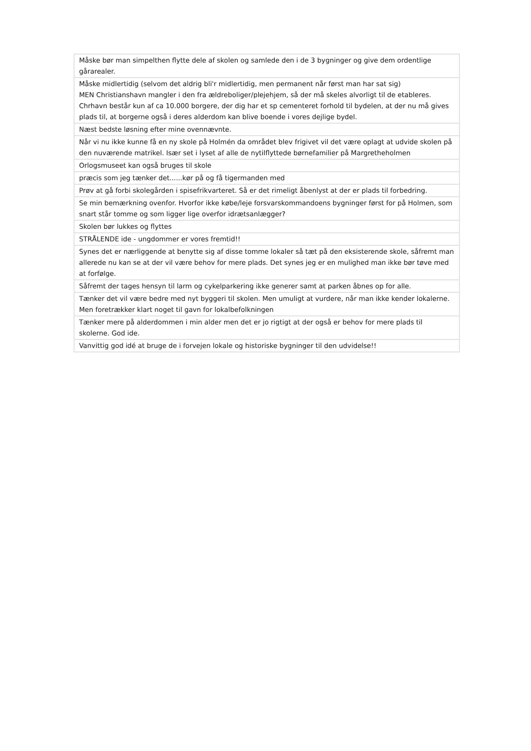| Måske bør man simpelthen flytte dele af skolen og samlede den i de 3 bygninger og give dem ordentlige gårarealer. |
| Måske midlertidig (selvom det aldrig bli'r midlertidig, men permanent når først man har sat sig) MEN Christianshavn mangler i den fra ældreboliger/plejehjem, så der må skeles alvorligt til de etableres. Chrhavn består kun af ca 10.000 borgere, der dig har et sp cementeret forhold til bydelen, at der nu må gives plads til, at borgerne også i deres alderdom kan blive boende i vores dejlige bydel. |
| Næst bedste løsning efter mine ovennævnte. |
| Når vi nu ikke kunne få en ny skole på Holmén da området blev frigivet vil det være oplagt at udvide skolen på den nuværende matrikel. Især set i lyset af alle de nytilflyttede børnefamilier på Margretheholmen |
| Orlogsmuseet kan også bruges til skole |
| præcis som jeg tænker det......kør på og få tigermanden med |
| Prøv at gå forbi skolegården i spisefrikvarteret. Så er det rimeligt åbenlyst at der er plads til forbedring. |
| Se min bemærkning ovenfor. Hvorfor ikke købe/leje forsvarskommandoens bygninger først for på Holmen, som snart står tomme og som ligger lige overfor idrætsanlægger? |
| Skolen bør lukkes og flyttes |
| STRÅLENDE ide - ungdommer er vores fremtid!! |
| Synes det er nærliggende at benytte sig af disse tomme lokaler så tæt på den eksisterende skole, såfremt man allerede nu kan se at der vil være behov for mere plads. Det synes jeg er en mulighed man ikke bør tøve med at forfølge. |
| Såfremt der tages hensyn til larm og cykelparkering ikke generer samt at parken åbnes op for alle. |
| Tænker det vil være bedre med nyt byggeri til skolen. Men umuligt at vurdere, når man ikke kender lokalerne. Men foretrækker klart noget til gavn for lokalbefolkningen |
| Tænker mere på alderdommen i min alder men det er jo rigtigt at der også er behov for mere plads til skolerne. God ide. |
| Vanvittig god idé at bruge de i forvejen lokale og historiske bygninger til den udvidelse!! |